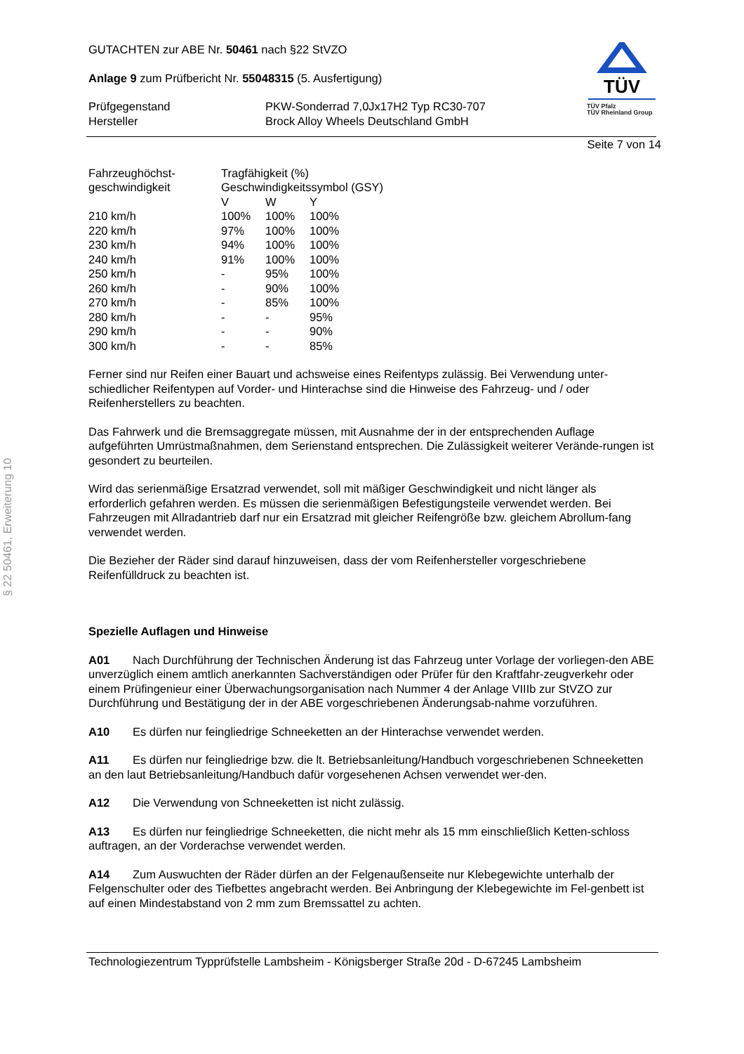§ 22 50461, Erweiterung 10
GUTACHTEN zur ABE Nr. 50461 nach §22 StVZO
Anlage 9 zum Prüfbericht Nr. 55048315 (5. Ausfertigung)
| Prüfgegenstand Hersteller | PKW-Sonderrad 7,0Jx17H2 Typ RC30-707 Brock Alloy Wheels Deutschland GmbH |
TÜV
TÜV Pfalz
TÜV Rheinland Group
Seite 7 von 14
| Fahrzeughöchst- geschwindigkeit | Tragfähigkeit (%) Geschwindigkeitssymbol (GSY) | | |
| --- | --- | --- | --- |
| | V | W | Y |
| 210 km/h | 100% | 100% | 100% |
| 220 km/h | 97% | 100% | 100% |
| 230 km/h | 94% | 100% | 100% |
| 240 km/h | 91% | 100% | 100% |
| 250 km/h | - | 95% | 100% |
| 260 km/h | - | 90% | 100% |
| 270 km/h | - | 85% | 100% |
| 280 km/h | - | - | 95% |
| 290 km/h | - | - | 90% |
| 300 km/h | - | - | 85% |
Ferner sind nur Reifen einer Bauart und achsweise eines Reifentyps zulässig. Bei Verwendung unter-schiedlicher Reifentypen auf Vorder- und Hinterachse sind die Hinweise des Fahrzeug- und / oder Reifenherstellers zu beachten.
Das Fahrwerk und die Bremsaggregate müssen, mit Ausnahme der in der entsprechenden Auflage aufgeführten Umrüstmaßnahmen, dem Serienstand entsprechen. Die Zulässigkeit weiterer Verände-rungen ist gesondert zu beurteilen.
Wird das serienmäßige Ersatzrad verwendet, soll mit mäßiger Geschwindigkeit und nicht länger als erforderlich gefahren werden. Es müssen die serienmäßigen Befestigungsteile verwendet werden. Bei Fahrzeugen mit Allradantrieb darf nur ein Ersatzrad mit gleicher Reifengröße bzw. gleichem Abrollum-fang verwendet werden.
Die Bezieher der Räder sind darauf hinzuweisen, dass der vom Reifenhersteller vorgeschriebene Reifenfülldruck zu beachten ist.
Spezielle Auflagen und Hinweise
A01 Nach Durchführung der Technischen Änderung ist das Fahrzeug unter Vorlage der vorliegen-den ABE unverzüglich einem amtlich anerkannten Sachverständigen oder Prüfer für den Kraftfahr-zeugverkehr oder einem Prüfingenieur einer Überwachungsorganisation nach Nummer 4 der Anlage VIIIb zur StVZO zur Durchführung und Bestätigung der in der ABE vorgeschriebenen Änderungsab-nahme vorzuführen.
A10 Es dürfen nur feingliedrige Schneeketten an der Hinterachse verwendet werden.
A11 Es dürfen nur feingliedrige bzw. die lt. Betriebsanleitung/Handbuch vorgeschriebenen Schneeketten an den laut Betriebsanleitung/Handbuch dafür vorgesehenen Achsen verwendet wer-den.
A12 Die Verwendung von Schneeketten ist nicht zulässig.
A13 Es dürfen nur feingliedrige Schneeketten, die nicht mehr als 15 mm einschließlich Ketten-schloss auftragen, an der Vorderachse verwendet werden.
A14 Zum Auswuchten der Räder dürfen an der Felgenaußenseite nur Klebegewichte unterhalb der Felgenschulter oder des Tiefbettes angebracht werden. Bei Anbringung der Klebegewichte im Fel-genbett ist auf einen Mindestabstand von 2 mm zum Bremssattel zu achten.
Technologiezentrum Typprüfstelle Lambsheim - Königsberger Straße 20d - D-67245 Lambsheim